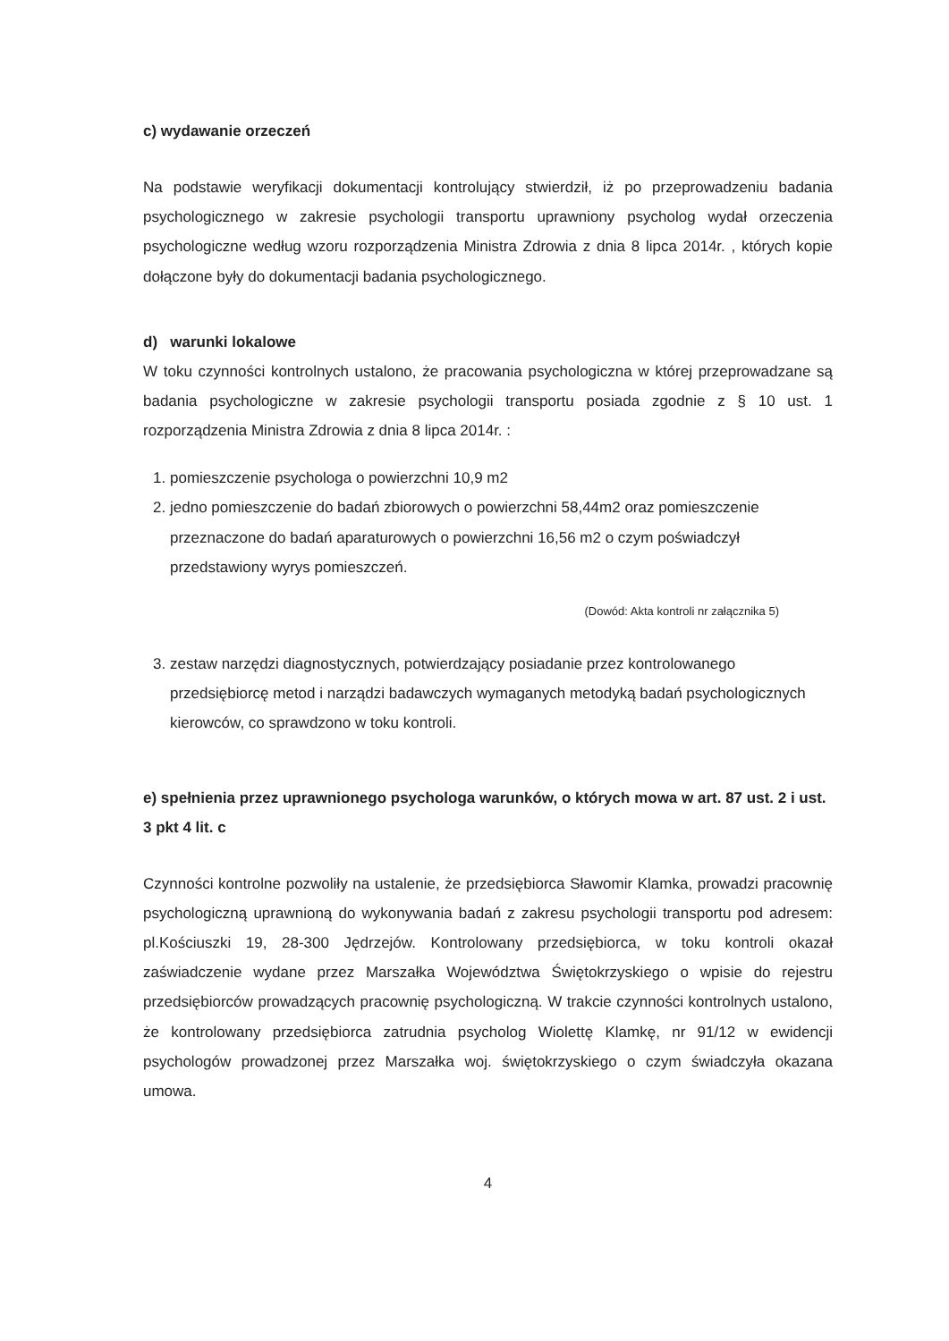c) wydawanie orzeczeń
Na podstawie weryfikacji dokumentacji kontrolujący stwierdził, iż po przeprowadzeniu badania psychologicznego w zakresie psychologii transportu uprawniony psycholog wydał orzeczenia psychologiczne według wzoru rozporządzenia Ministra Zdrowia z dnia 8 lipca 2014r. , których kopie dołączone były do dokumentacji badania psychologicznego.
d) warunki lokalowe
W toku czynności kontrolnych ustalono, że pracowania psychologiczna w której przeprowadzane są badania psychologiczne w zakresie psychologii transportu posiada zgodnie z § 10 ust. 1 rozporządzenia Ministra Zdrowia z dnia 8 lipca 2014r. :
1. pomieszczenie psychologa o powierzchni 10,9 m2
2. jedno pomieszczenie do badań zbiorowych o powierzchni 58,44m2 oraz pomieszczenie przeznaczone do badań aparaturowych o powierzchni 16,56 m2 o czym poświadczył przedstawiony wyrys pomieszczeń.
(Dowód: Akta kontroli nr załącznika 5)
3. zestaw narzędzi diagnostycznych, potwierdzający posiadanie przez kontrolowanego przedsiębiorcę metod i narządzi badawczych wymaganych metodyką badań psychologicznych kierowców, co sprawdzono w toku kontroli.
e) spełnienia przez uprawnionego psychologa warunków, o których mowa w art. 87 ust. 2 i ust. 3 pkt 4 lit. c
Czynności kontrolne pozwoliły na ustalenie, że przedsiębiorca Sławomir Klamka, prowadzi pracownię psychologiczną uprawnioną do wykonywania badań z zakresu psychologii transportu pod adresem: pl.Kościuszki 19, 28-300 Jędrzejów. Kontrolowany przedsiębiorca, w toku kontroli okazał zaświadczenie wydane przez Marszałka Województwa Świętokrzyskiego o wpisie do rejestru przedsiębiorców prowadzących pracownię psychologiczną. W trakcie czynności kontrolnych ustalono, że kontrolowany przedsiębiorca zatrudnia psycholog Wiolettę Klamkę, nr 91/12 w ewidencji psychologów prowadzonej przez Marszałka woj. świętokrzyskiego o czym świadczyła okazana umowa.
4